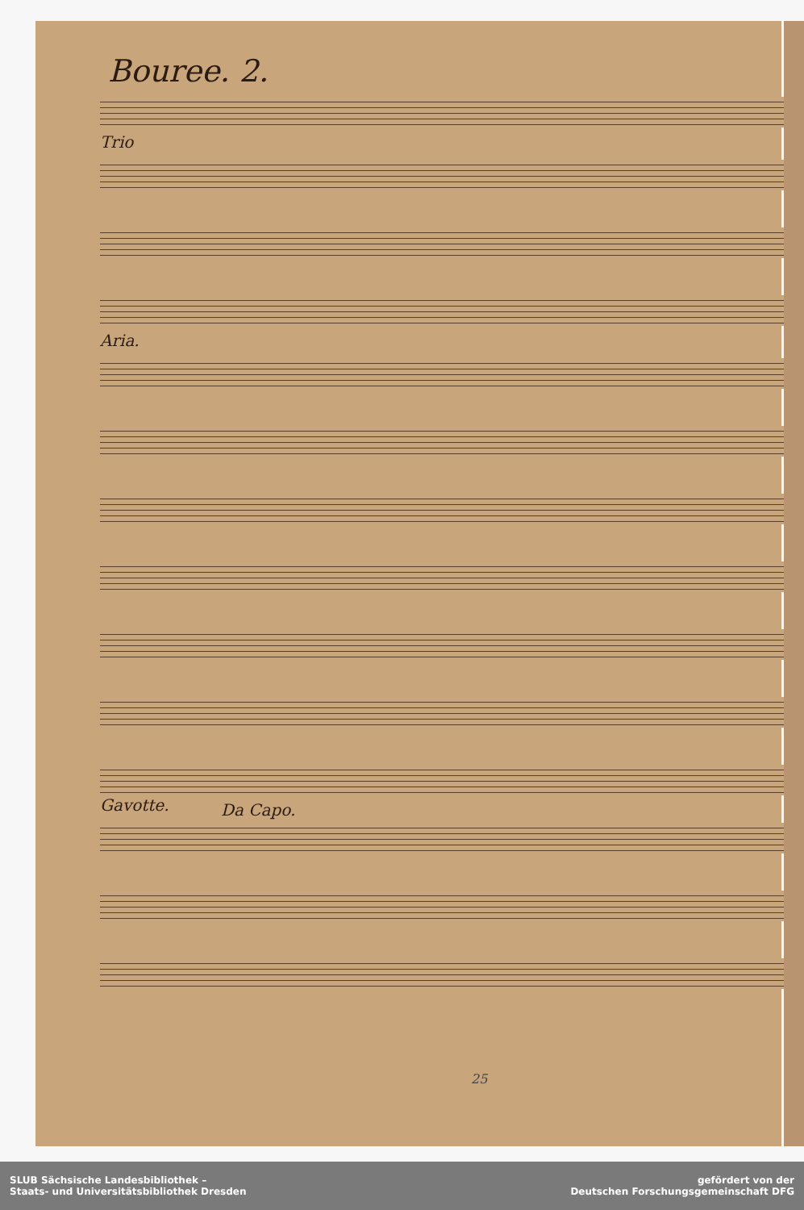Bouree. 2.
Trio
Aria.
Da Capo.
Gavotte.
25
SLUB Sächsische Landesbibliothek –
Staats- und Universitätsbibliothek Dresden
gefördert von der
Deutschen Forschungsgemeinschaft DFG